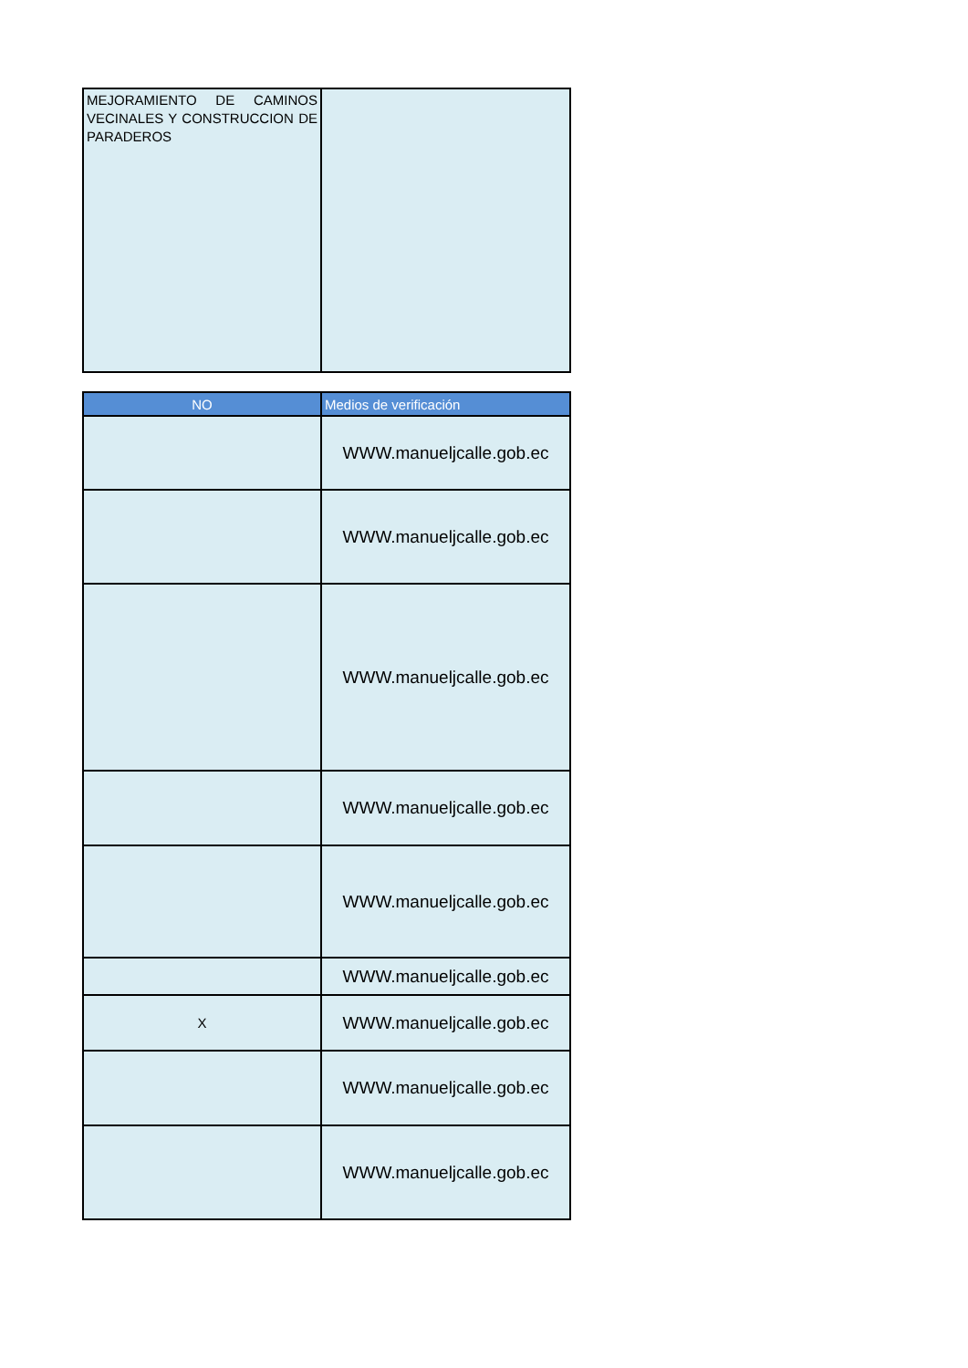| MEJORAMIENTO DE CAMINOS VECINALES Y CONSTRUCCION DE PARADEROS | |
| NO | Medios de verificación |
| --- | --- |
| | WWW.manueljcalle.gob.ec |
| | WWW.manueljcalle.gob.ec |
| | WWW.manueljcalle.gob.ec |
| | WWW.manueljcalle.gob.ec |
| | WWW.manueljcalle.gob.ec |
| | WWW.manueljcalle.gob.ec |
| X | WWW.manueljcalle.gob.ec |
| | WWW.manueljcalle.gob.ec |
| | WWW.manueljcalle.gob.ec |